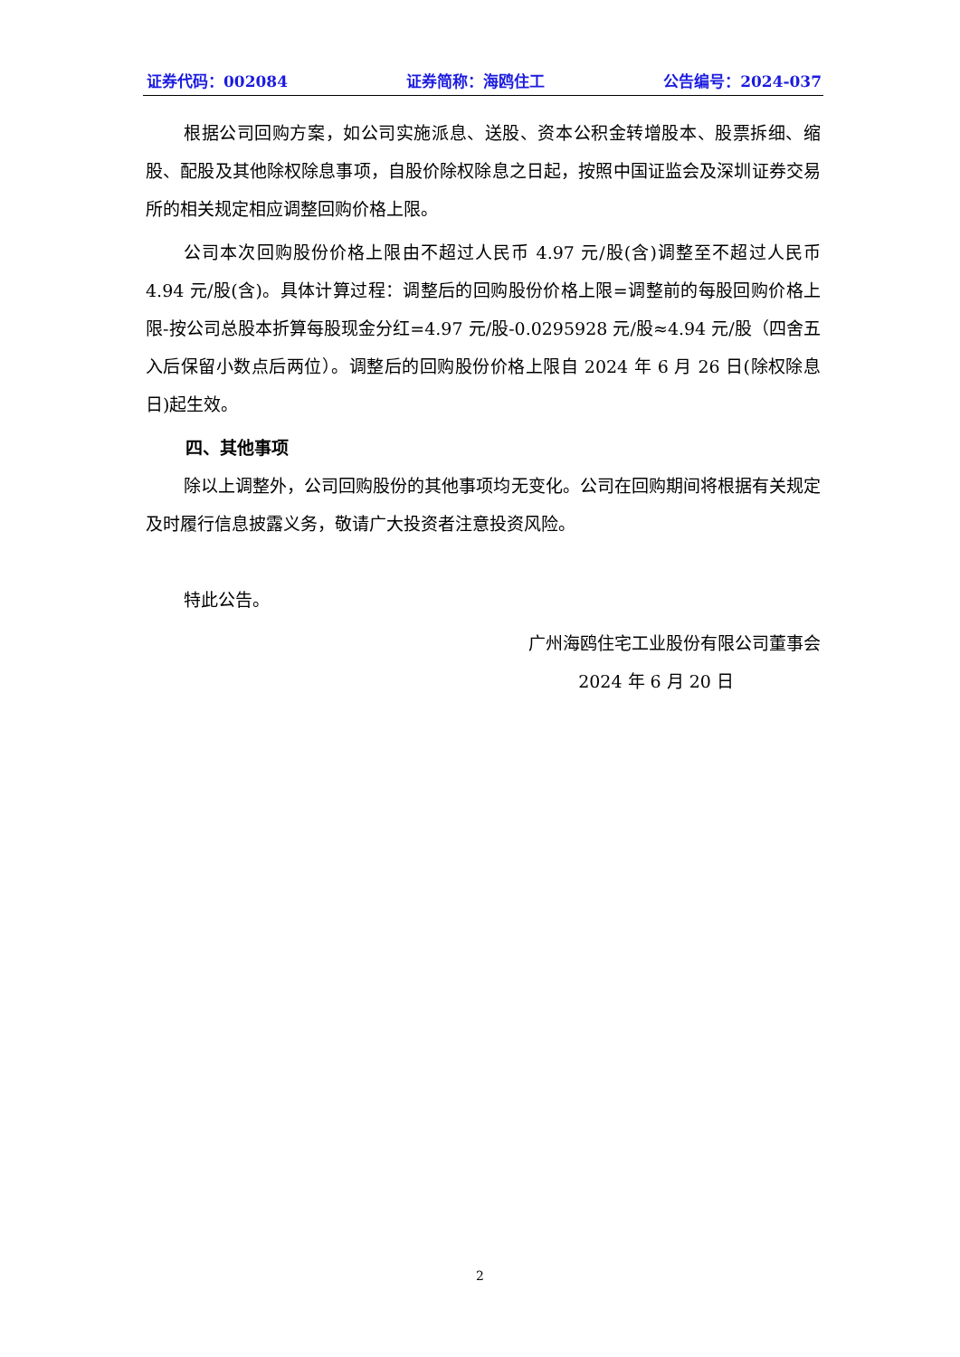证券代码：002084 证券简称：海鸥住工 公告编号：2024-037
根据公司回购方案，如公司实施派息、送股、资本公积金转增股本、股票拆细、缩股、配股及其他除权除息事项，自股价除权除息之日起，按照中国证监会及深圳证券交易所的相关规定相应调整回购价格上限。
公司本次回购股份价格上限由不超过人民币 4.97 元/股(含)调整至不超过人民币 4.94 元/股(含)。具体计算过程：调整后的回购股份价格上限=调整前的每股回购价格上限-按公司总股本折算每股现金分红=4.97 元/股-0.0295928 元/股≈4.94 元/股（四舍五入后保留小数点后两位）。调整后的回购股份价格上限自 2024 年 6 月 26 日(除权除息日)起生效。
四、其他事项
除以上调整外，公司回购股份的其他事项均无变化。公司在回购期间将根据有关规定及时履行信息披露义务，敬请广大投资者注意投资风险。
特此公告。
广州海鸥住宅工业股份有限公司董事会
2024 年 6 月 20 日
2